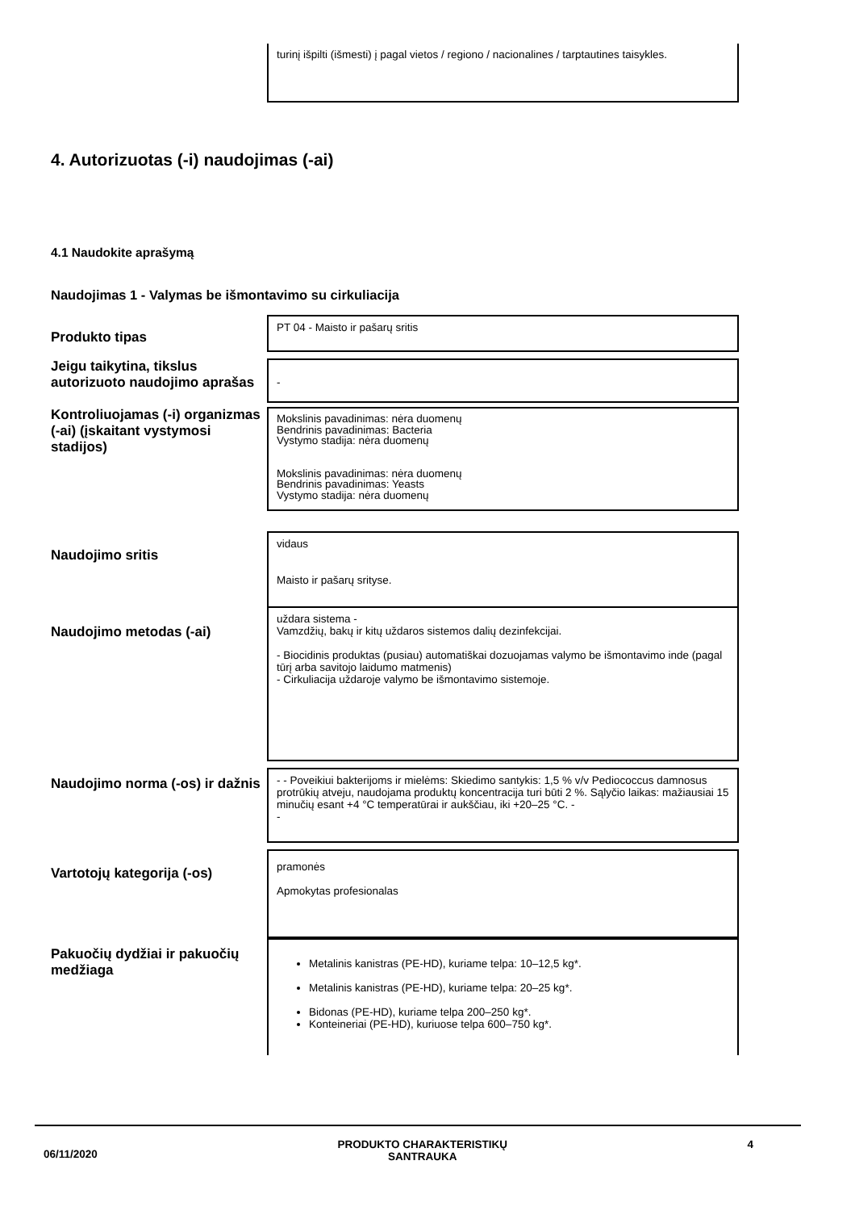turinį išpilti (išmesti) į pagal vietos / regiono / nacionalines / tarptautines taisykles.
4. Autorizuotas (-i) naudojimas (-ai)
4.1 Naudokite aprašymą
Naudojimas 1 - Valymas be išmontavimo su cirkuliacija
Produkto tipas
PT 04 - Maisto ir pašarų sritis
Jeigu taikytina, tikslus autorizuoto naudojimo aprašas
-
Kontroliuojamas (-i) organizmas (-ai) (įskaitant vystymosi stadijos)
Mokslinis pavadinimas: nėra duomenų
Bendrinis pavadinimas: Bacteria
Vystymo stadija: nėra duomenų
Mokslinis pavadinimas: nėra duomenų
Bendrinis pavadinimas: Yeasts
Vystymo stadija: nėra duomenų
Naudojimo sritis
vidaus
Maisto ir pašarų srityse.
Naudojimo metodas (-ai)
uždara sistema -
Vamzdžių, bakų ir kitų uždaros sistemos dalių dezinfekcijai.
- Biocidinis produktas (pusiau) automatiškai dozuojamas valymo be išmontavimo inde (pagal tūrį arba savitojo laidumo matmenis)
- Cirkuliacija uždaroje valymo be išmontavimo sistemoje.
Naudojimo norma (-os) ir dažnis
- - Poveikiui bakterijoms ir mielėms: Skiedimo santykis: 1,5 % v/v Pediococcus damnosus protrūkių atveju, naudojama produktų koncentracija turi būti 2 %. Sąlyčio laikas: mažiausiai 15 minučių esant +4 °C temperatūrai ir aukščiau, iki +20–25 °C. -
-
Vartotojų kategorija (-os)
pramonės
Apmokytas profesionalas
Pakuočių dydžiai ir pakuočių medžiaga
Metalinis kanistras (PE-HD), kuriame telpa: 10–12,5 kg*.
Metalinis kanistras (PE-HD), kuriame telpa: 20–25 kg*.
Bidonas (PE-HD), kuriame telpa 200–250 kg*.
Konteineriai (PE-HD), kuriuose telpa 600–750 kg*.
06/11/2020
PRODUKTO CHARAKTERISTIKŲ
SANTRAUKA
4